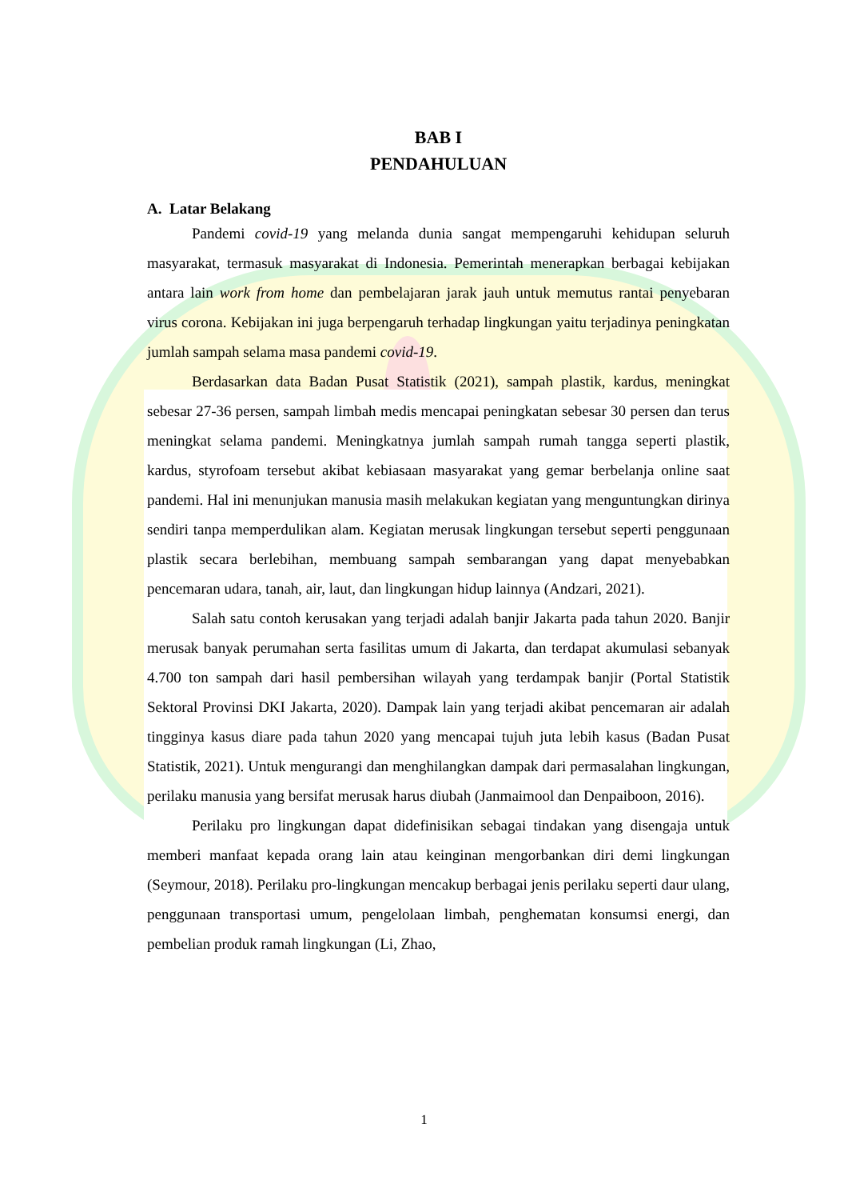BAB I
PENDAHULUAN
A. Latar Belakang
Pandemi covid-19 yang melanda dunia sangat mempengaruhi kehidupan seluruh masyarakat, termasuk masyarakat di Indonesia. Pemerintah menerapkan berbagai kebijakan antara lain work from home dan pembelajaran jarak jauh untuk memutus rantai penyebaran virus corona. Kebijakan ini juga berpengaruh terhadap lingkungan yaitu terjadinya peningkatan jumlah sampah selama masa pandemi covid-19.
Berdasarkan data Badan Pusat Statistik (2021), sampah plastik, kardus, meningkat sebesar 27-36 persen, sampah limbah medis mencapai peningkatan sebesar 30 persen dan terus meningkat selama pandemi. Meningkatnya jumlah sampah rumah tangga seperti plastik, kardus, styrofoam tersebut akibat kebiasaan masyarakat yang gemar berbelanja online saat pandemi. Hal ini menunjukan manusia masih melakukan kegiatan yang menguntungkan dirinya sendiri tanpa memperdulikan alam. Kegiatan merusak lingkungan tersebut seperti penggunaan plastik secara berlebihan, membuang sampah sembarangan yang dapat menyebabkan pencemaran udara, tanah, air, laut, dan lingkungan hidup lainnya (Andzari, 2021).
Salah satu contoh kerusakan yang terjadi adalah banjir Jakarta pada tahun 2020. Banjir merusak banyak perumahan serta fasilitas umum di Jakarta, dan terdapat akumulasi sebanyak 4.700 ton sampah dari hasil pembersihan wilayah yang terdampak banjir (Portal Statistik Sektoral Provinsi DKI Jakarta, 2020). Dampak lain yang terjadi akibat pencemaran air adalah tingginya kasus diare pada tahun 2020 yang mencapai tujuh juta lebih kasus (Badan Pusat Statistik, 2021). Untuk mengurangi dan menghilangkan dampak dari permasalahan lingkungan, perilaku manusia yang bersifat merusak harus diubah (Janmaimool dan Denpaiboon, 2016).
Perilaku pro lingkungan dapat didefinisikan sebagai tindakan yang disengaja untuk memberi manfaat kepada orang lain atau keinginan mengorbankan diri demi lingkungan (Seymour, 2018). Perilaku pro-lingkungan mencakup berbagai jenis perilaku seperti daur ulang, penggunaan transportasi umum, pengelolaan limbah, penghematan konsumsi energi, dan pembelian produk ramah lingkungan (Li, Zhao,
1